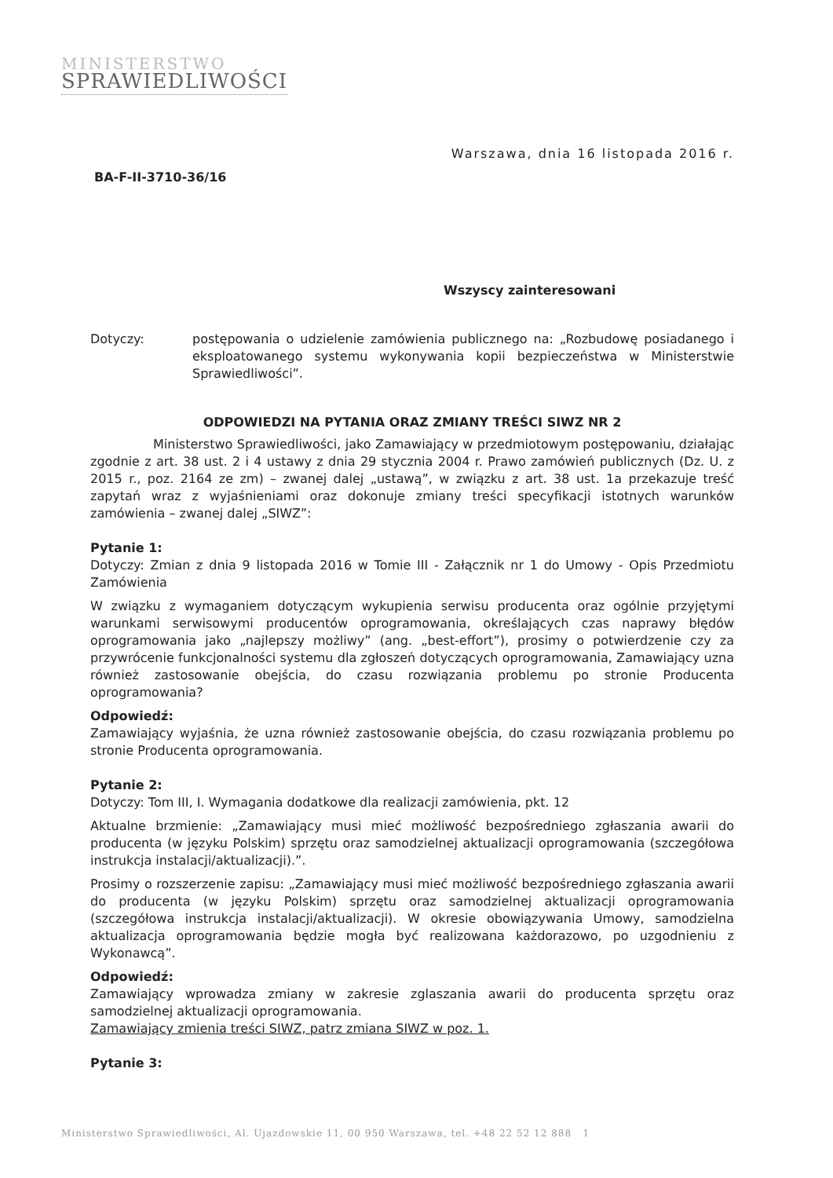MINISTERSTWO
SPRAWIEDLIWOŚCI
Warszawa, dnia 16 listopada 2016 r.
BA-F-II-3710-36/16
Wszyscy zainteresowani
Dotyczy: postępowania o udzielenie zamówienia publicznego na: „Rozbudowę posiadanego i eksploatowanego systemu wykonywania kopii bezpieczeństwa w Ministerstwie Sprawiedliwości”.
ODPOWIEDZI NA PYTANIA ORAZ ZMIANY TREŚCI SIWZ NR 2
     Ministerstwo Sprawiedliwości, jako Zamawiający w przedmiotowym postępowaniu, działając zgodnie z art. 38 ust. 2 i 4 ustawy z dnia 29 stycznia 2004 r. Prawo zamówień publicznych (Dz. U. z 2015 r., poz. 2164 ze zm) – zwanej dalej „ustawą”, w związku z art. 38 ust. 1a przekazuje treść zapytań wraz z wyjaśnieniami oraz dokonuje zmiany treści specyfikacji istotnych warunków zamówienia – zwanej dalej „SIWZ”:
Pytanie 1:
Dotyczy: Zmian z dnia 9 listopada 2016 w Tomie III - Załącznik nr 1 do Umowy - Opis Przedmiotu Zamówienia
W związku z wymaganiem dotyczącym wykupienia serwisu producenta oraz ogólnie przyjętymi warunkami serwisowymi producentów oprogramowania, określających czas naprawy błędów oprogramowania jako „najlepszy możliwy” (ang. „best-effort”), prosimy o potwierdzenie czy za przywrócenie funkcjonalności systemu dla zgłoszeń dotyczących oprogramowania, Zamawiający uzna również zastosowanie obejścia, do czasu rozwiązania problemu po stronie Producenta oprogramowania?
Odpowiedź:
Zamawiający wyjaśnia, że uzna również zastosowanie obejścia, do czasu rozwiązania problemu po stronie Producenta oprogramowania.
Pytanie 2:
Dotyczy: Tom III, I. Wymagania dodatkowe dla realizacji zamówienia, pkt. 12
Aktualne brzmienie: „Zamawiający musi mieć możliwość bezpośredniego zgłaszania awarii do producenta (w języku Polskim) sprzętu oraz samodzielnej aktualizacji oprogramowania (szczegółowa instrukcja instalacji/aktualizacji).”.
Prosimy o rozszerzenie zapisu: „Zamawiający musi mieć możliwość bezpośredniego zgłaszania awarii do producenta (w języku Polskim) sprzętu oraz samodzielnej aktualizacji oprogramowania (szczegółowa instrukcja instalacji/aktualizacji). W okresie obowiązywania Umowy, samodzielna aktualizacja oprogramowania będzie mogła być realizowana każdorazowo, po uzgodnieniu z Wykonawcą”.
Odpowiedź:
Zamawiający wprowadza zmiany w zakresie zglaszania awarii do producenta sprzętu oraz samodzielnej aktualizacji oprogramowania.
Zamawiający zmienia treści SIWZ, patrz zmiana SIWZ w poz. 1.
Pytanie 3:
Ministerstwo Sprawiedliwości, Al. Ujazdowskie 11, 00 950 Warszawa, tel. +48 22 52 12 888 1